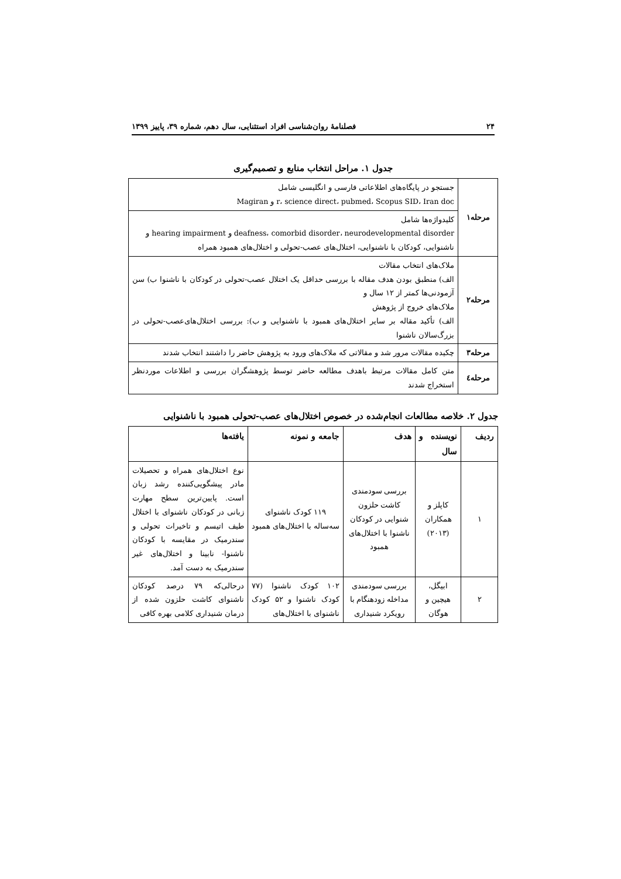۲۴ فصلنامهٔ روان‌شناسی افراد استثنایی، سال دهم، شماره ۳۹، پاییز ۱۳۹۹
جدول ۱. مراحل انتخاب منابع و تصمیم‌گیری
| مرحله۱ | جستجو در پایگاه‌های اطلاعاتی فارسی و انگلیسی شامل r، science direct، pubmed، Scopus SID، Iran doc و Magiran |
| | کلیدواژه‌ها شامل deafness، comorbid disorder، neurodevelopmental disorder و hearing impairment و ناشنوایی، کودکان با ناشنوایی، اختلال‌های عصب-تحولی و اختلال‌های همبود همراه |
| مرحله۲ | ملاک‌های انتخاب مقالات الف) منطبق بودن هدف مقاله با بررسی حداقل یک اختلال عصب-تحولی در کودکان با ناشنوا ب) سن آزمودنی‌ها کمتر از ۱۲ سال و ملاک‌های خروج از پژوهش الف) تأکید مقاله بر سایر اختلال‌های همبود با ناشنوایی و ب): بررسی اختلال‌های‌عصب-تحولی در بزرگ‌سالان ناشنوا |
| مرحله۳ | چکیده مقالات مرور شد و مقالاتی که ملاک‌های ورود به پژوهش حاضر را داشتند انتخاب شدند |
| مرحله٤ | متن کامل مقالات مرتبط باهدف مطالعه حاضر توسط پژوهشگران بررسی و اطلاعات موردنظر استخراج شدند |
جدول ۲. خلاصه مطالعات انجام‌شده در خصوص اختلال‌های عصب-تحولی همبود با ناشنوایی
| ردیف | نویسنده و سال | هدف | جامعه و نمونه | یافته‌ها |
| --- | --- | --- | --- | --- |
| ۱ | کاپلز و همکاران (۲۰۱۳) | بررسی سودمندی کاشت حلزون شنوایی در کودکان ناشنوا با اختلال‌های همبود | ۱۱۹ کودک ناشنوای سه‌ساله با اختلال‌های همبود | نوع اختلال‌های همراه و تحصیلات مادر پیشگویی‌کننده رشد زبان است. پایین‌ترین سطح مهارت زبانی در کودکان ناشنوای با اختلال طیف اتیسم و تاخیرات تحولی و سندرمیک در مقایسه با کودکان ناشنوا- نابینا و اختلال‌های غیر سندرمیک به دست آمد. |
| ۲ | ابیگل، هیچین و هوگان | بررسی سودمندی مداخله زودهنگام با رویکرد شنیداری | ۱۰۲ کودک ناشنوا (۷۷ کودک ناشنوا و ۵۲ کودک ناشنوای با اختلال‌های | درحالی‌که ۷۹ درصد کودکان ناشنوای کاشت حلزون شده از درمان شنیداری کلامی بهره کافی |